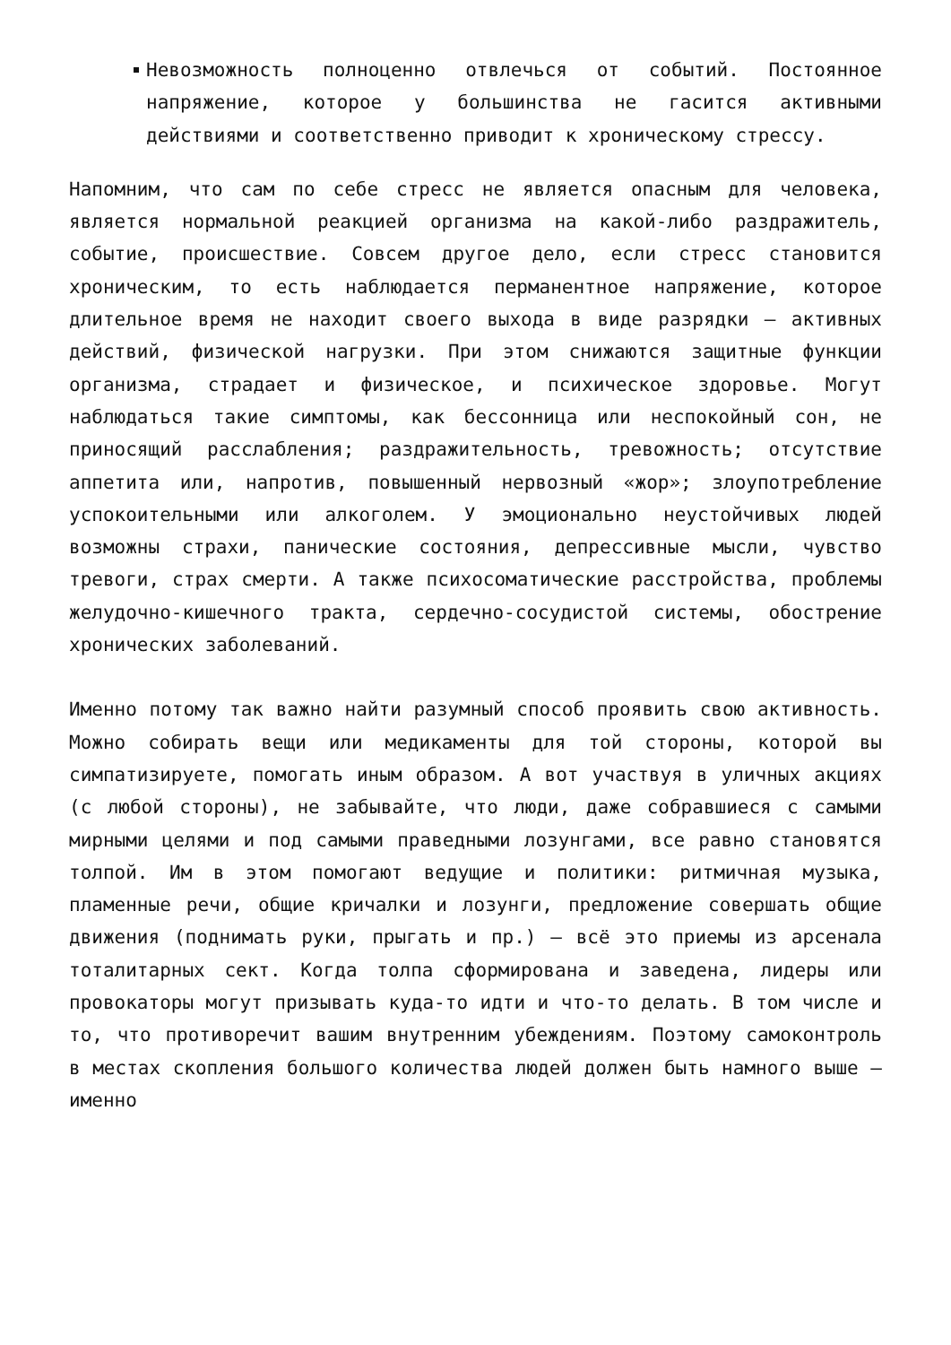Невозможность полноценно отвлечься от событий. Постоянное напряжение, которое у большинства не гасится активными действиями и соответственно приводит к хроническому стрессу.
Напомним, что сам по себе стресс не является опасным для человека, является нормальной реакцией организма на какой-либо раздражитель, событие, происшествие. Совсем другое дело, если стресс становится хроническим, то есть наблюдается перманентное напряжение, которое длительное время не находит своего выхода в виде разрядки — активных действий, физической нагрузки. При этом снижаются защитные функции организма, страдает и физическое, и психическое здоровье. Могут наблюдаться такие симптомы, как бессонница или неспокойный сон, не приносящий расслабления; раздражительность, тревожность; отсутствие аппетита или, напротив, повышенный нервозный «жор»; злоупотребление успокоительными или алкоголем. У эмоционально неустойчивых людей возможны страхи, панические состояния, депрессивные мысли, чувство тревоги, страх смерти. А также психосоматические расстройства, проблемы желудочно-кишечного тракта, сердечно-сосудистой системы, обострение хронических заболеваний.
Именно потому так важно найти разумный способ проявить свою активность. Можно собирать вещи или медикаменты для той стороны, которой вы симпатизируете, помогать иным образом. А вот участвуя в уличных акциях (с любой стороны), не забывайте, что люди, даже собравшиеся с самыми мирными целями и под самыми праведными лозунгами, все равно становятся толпой. Им в этом помогают ведущие и политики: ритмичная музыка, пламенные речи, общие кричалки и лозунги, предложение совершать общие движения (поднимать руки, прыгать и пр.) — всё это приемы из арсенала тоталитарных сект. Когда толпа сформирована и заведена, лидеры или провокаторы могут призывать куда-то идти и что-то делать. В том числе и то, что противоречит вашим внутренним убеждениям. Поэтому самоконтроль в местах скопления большого количества людей должен быть намного выше — именно